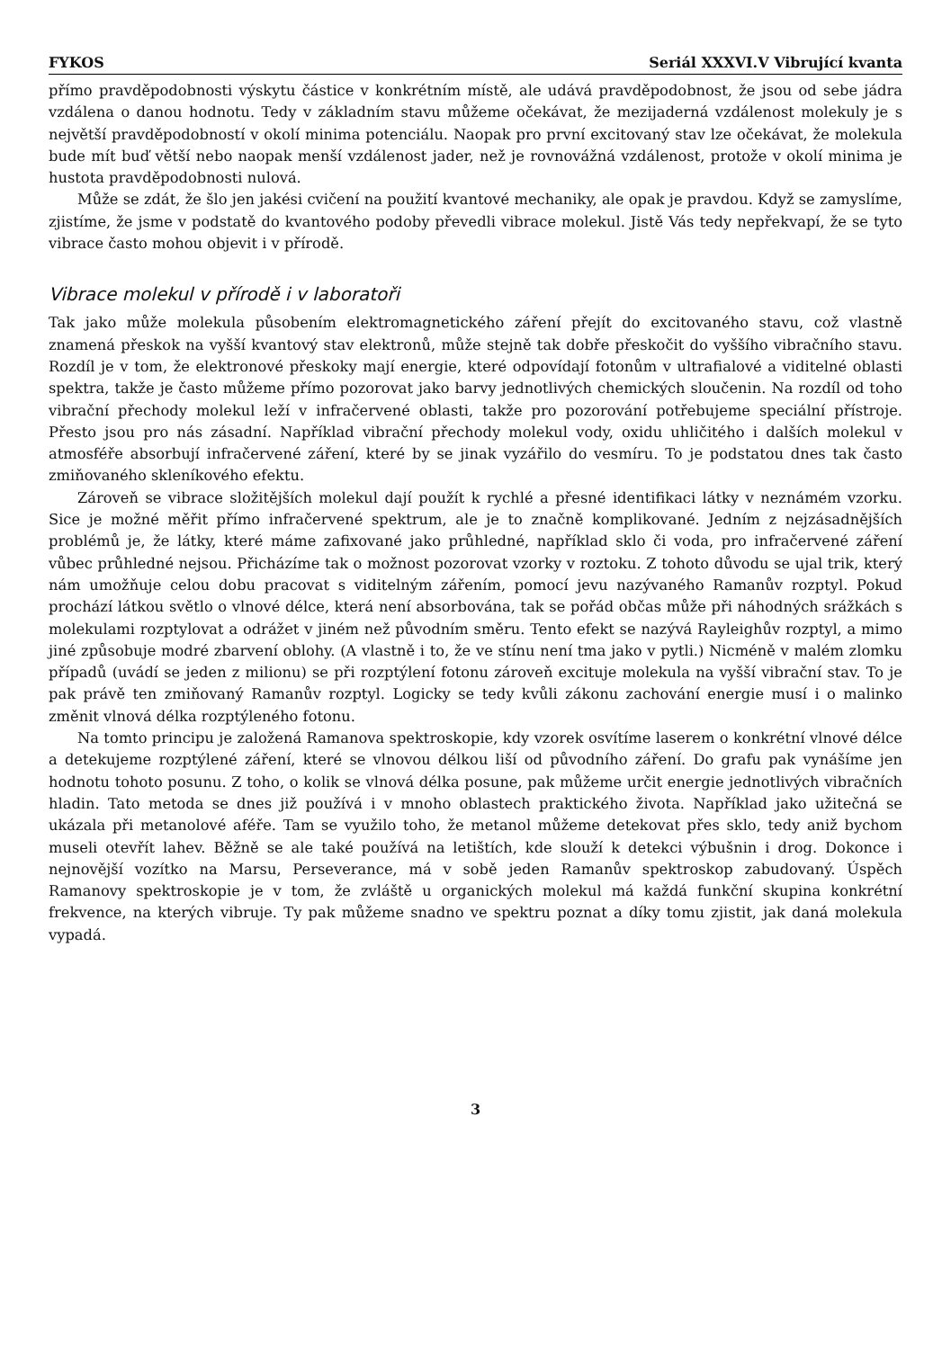FYKOS Seriál XXXVI.V Vibrující kvanta
přímo pravděpodobnosti výskytu částice v konkrétním místě, ale udává pravděpodobnost, že jsou od sebe jádra vzdálena o danou hodnotu. Tedy v základním stavu můžeme očekávat, že mezijaderná vzdálenost molekuly je s největší pravděpodobností v okolí minima potenciálu. Naopak pro první excitovaný stav lze očekávat, že molekula bude mít buď větší nebo naopak menší vzdálenost jader, než je rovnovážná vzdálenost, protože v okolí minima je hustota pravděpodobnosti nulová.
Může se zdát, že šlo jen jakési cvičení na použití kvantové mechaniky, ale opak je pravdou. Když se zamyslíme, zjistíme, že jsme v podstatě do kvantového podoby převedli vibrace molekul. Jistě Vás tedy nepřekvapí, že se tyto vibrace často mohou objevit i v přírodě.
Vibrace molekul v přírodě i v laboratoři
Tak jako může molekula působením elektromagnetického záření přejít do excitovaného stavu, což vlastně znamená přeskok na vyšší kvantový stav elektronů, může stejně tak dobře přeskočit do vyššího vibračního stavu. Rozdíl je v tom, že elektronové přeskoky mají energie, které odpovídají fotonům v ultrafialové a viditelné oblasti spektra, takže je často můžeme přímo pozorovat jako barvy jednotlivých chemických sloučenin. Na rozdíl od toho vibrační přechody molekul leží v infračervené oblasti, takže pro pozorování potřebujeme speciální přístroje. Přesto jsou pro nás zásadní. Například vibrační přechody molekul vody, oxidu uhličitého i dalších molekul v atmosféře absorbují infračervené záření, které by se jinak vyzářilo do vesmíru. To je podstatou dnes tak často zmiňovaného skleníkového efektu.
Zároveň se vibrace složitějších molekul dají použít k rychlé a přesné identifikaci látky v neznámém vzorku. Sice je možné měřit přímo infračervené spektrum, ale je to značně komplikované. Jedním z nejzásadnějších problémů je, že látky, které máme zafixované jako průhledné, například sklo či voda, pro infračervené záření vůbec průhledné nejsou. Přicházíme tak o možnost pozorovat vzorky v roztoku. Z tohoto důvodu se ujal trik, který nám umožňuje celou dobu pracovat s viditelným zářením, pomocí jevu nazývaného Ramanův rozptyl. Pokud prochází látkou světlo o vlnové délce, která není absorbována, tak se pořád občas může při náhodných srážkách s molekulami rozptylovat a odrážet v jiném než původním směru. Tento efekt se nazývá Rayleighův rozptyl, a mimo jiné způsobuje modré zbarvení oblohy. (A vlastně i to, že ve stínu není tma jako v pytli.) Nicméně v malém zlomku případů (uvádí se jeden z milionu) se při rozptýlení fotonu zároveň excituje molekula na vyšší vibrační stav. To je pak právě ten zmiňovaný Ramanův rozptyl. Logicky se tedy kvůli zákonu zachování energie musí i o malinko změnit vlnová délka rozptýleného fotonu.
Na tomto principu je založená Ramanova spektroskopie, kdy vzorek osvítíme laserem o konkrétní vlnové délce a detekujeme rozptýlené záření, které se vlnovou délkou liší od původního záření. Do grafu pak vynášíme jen hodnotu tohoto posunu. Z toho, o kolik se vlnová délka posune, pak můžeme určit energie jednotlivých vibračních hladin. Tato metoda se dnes již používá i v mnoho oblastech praktického života. Například jako užitečná se ukázala při metanolové aféře. Tam se využilo toho, že metanol můžeme detekovat přes sklo, tedy aniž bychom museli otevřít lahev. Běžně se ale také používá na letištích, kde slouží k detekci výbušnin i drog. Dokonce i nejnovější vozítko na Marsu, Perseverance, má v sobě jeden Ramanův spektroskop zabudovaný. Úspěch Ramanovy spektroskopie je v tom, že zvláště u organických molekul má každá funkční skupina konkrétní frekvence, na kterých vibruje. Ty pak můžeme snadno ve spektru poznat a díky tomu zjistit, jak daná molekula vypadá.
3